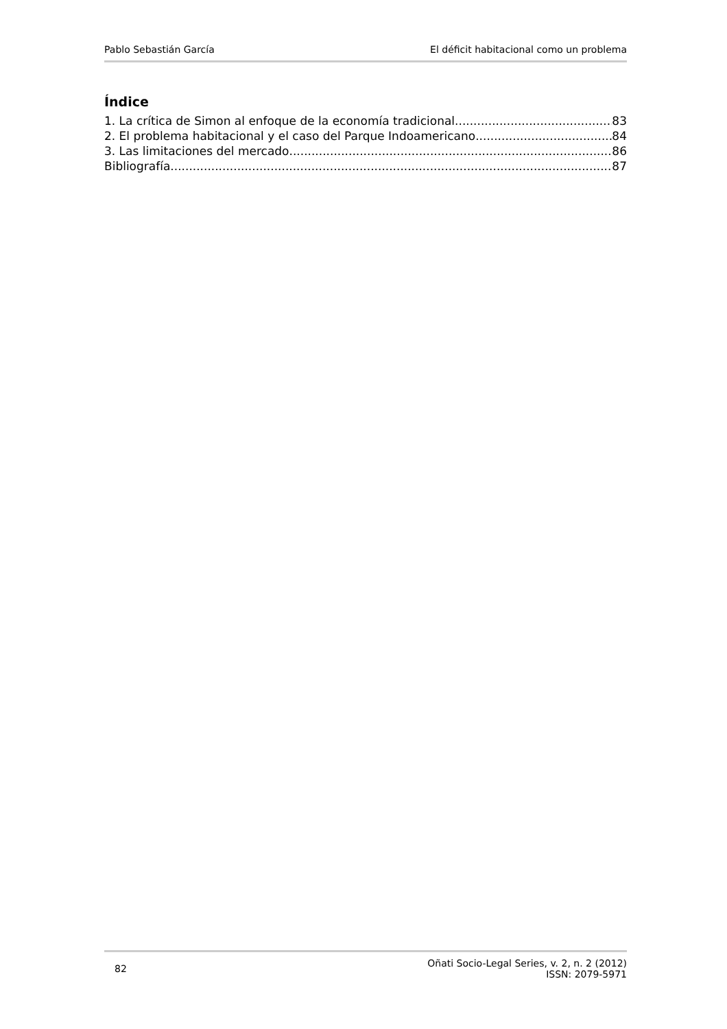Pablo Sebastián García El déficit habitacional como un problema
Índice
1. La crítica de Simon al enfoque de la economía tradicional 83
2. El problema habitacional y el caso del Parque Indoamericano 84
3. Las limitaciones del mercado 86
Bibliografía 87
82 Oñati Socio-Legal Series, v. 2, n. 2 (2012)
ISSN: 2079-5971